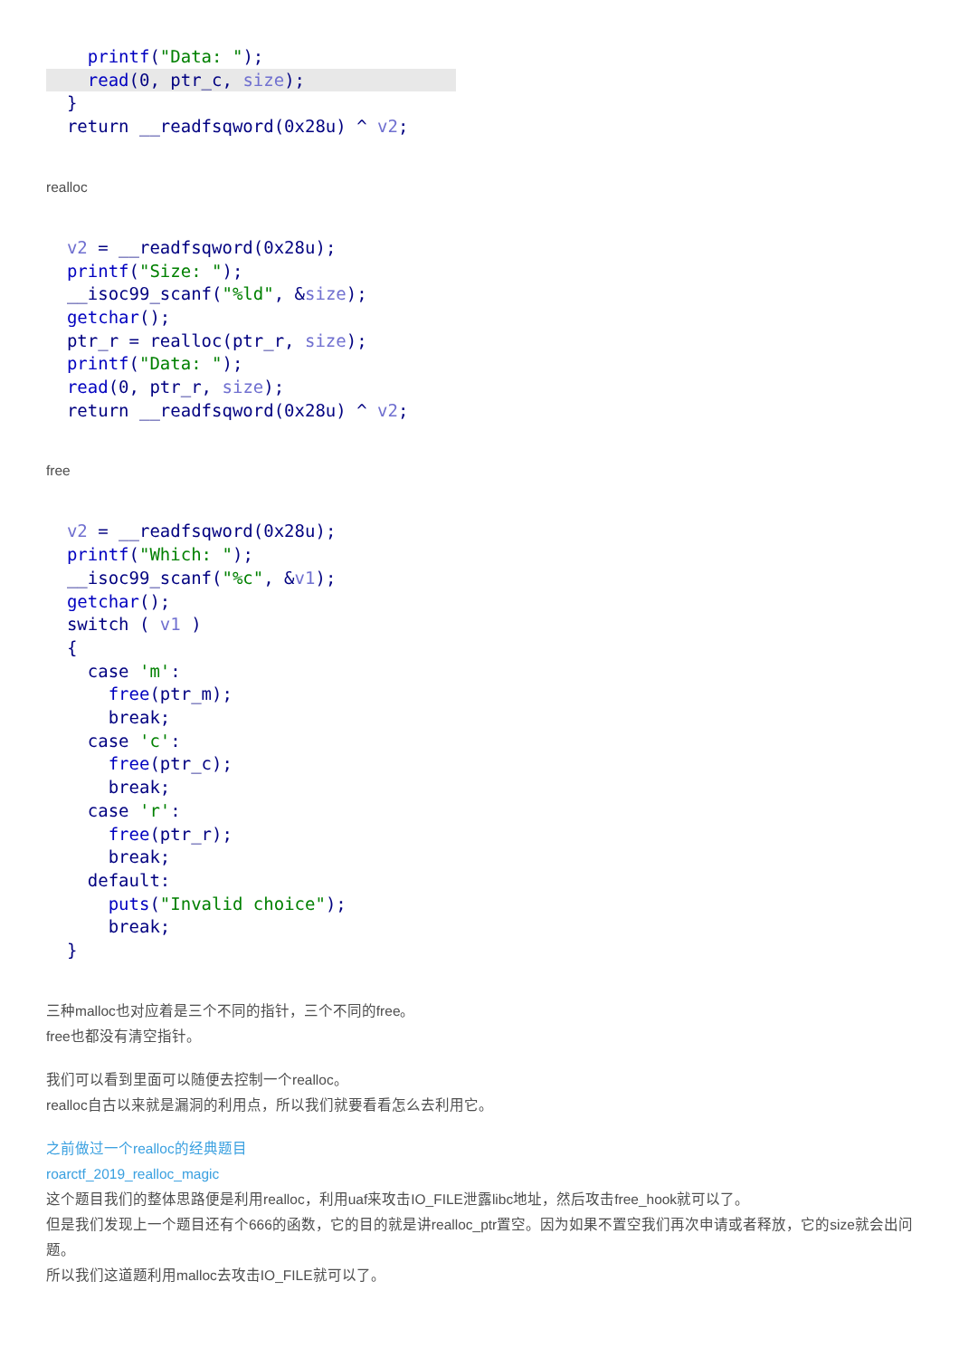printf("Data: ");
    read(0, ptr_c, size);  }
  return __readfsqword(0x28u) ^ v2;
realloc
  v2 = __readfsqword(0x28u);
  printf("Size: ");
  __isoc99_scanf("%ld", &size);
  getchar();
  ptr_r = realloc(ptr_r, size);
  printf("Data: ");
  read(0, ptr_r, size);
  return __readfsqword(0x28u) ^ v2;
free
  v2 = __readfsqword(0x28u);
  printf("Which: ");
  __isoc99_scanf("%c", &v1);
  getchar();
  switch ( v1 )
  {
    case 'm':
      free(ptr_m);
      break;
    case 'c':
      free(ptr_c);
      break;
    case 'r':
      free(ptr_r);
      break;
    default:
      puts("Invalid choice");
      break;
  }
三种malloc也对应着是三个不同的指针，三个不同的free。
free也都没有清空指针。
我们可以看到里面可以随便去控制一个realloc。
realloc自古以来就是漏洞的利用点，所以我们就要看看怎么去利用它。
之前做过一个realloc的经典题目
roarctf_2019_realloc_magic
这个题目我们的整体思路便是利用realloc，利用uaf来攻击IO_FILE泄露libc地址，然后攻击free_hook就可以了。
但是我们发现上一个题目还有个666的函数，它的目的就是讲realloc_ptr置空。因为如果不置空我们再次申请或者释放，它的size就会出问题。
所以我们这道题利用malloc去攻击IO_FILE就可以了。